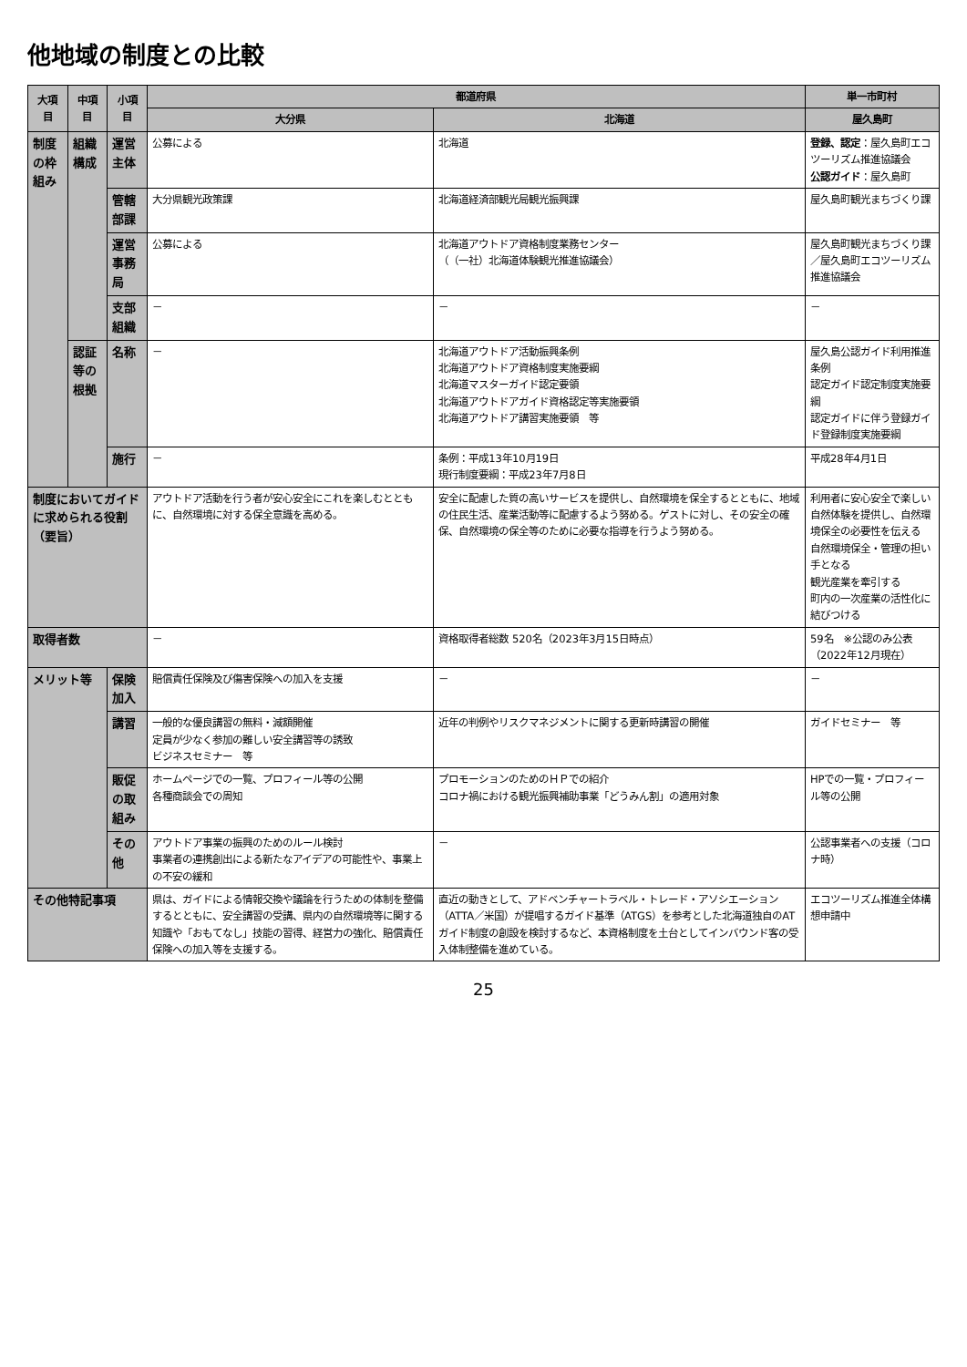他地域の制度との比較
| 大項目 | 中項目 | 小項目 | 都道府県 | | 単一市町村 |
| --- | --- | --- | --- | --- | --- |
| | | | 大分県 | 北海道 | 屋久島町 |
| 制度の枠組み | 組織構成 | 運営主体 | 公募による | 北海道 | 登録、認定 ：屋久島町エコツーリズム推進協議会 公認ガイド ：屋久島町 |
| | | 管轄部課 | 大分県観光政策課 | 北海道経済部観光局観光振興課 | 屋久島町観光まちづくり課 |
| | | 運営事務局 | 公募による | 北海道アウトドア資格制度業務センター （（一社）北海道体験観光推進協議会） | 屋久島町観光まちづくり課／屋久島町エコツーリズム推進協議会 |
| | | 支部組織 | － | － | － |
| | 認証等の根拠 | 名称 | － | 北海道アウトドア活動振興条例 北海道アウトドア資格制度実施要綱 北海道マスターガイド認定要領 北海道アウトドアガイド資格認定等実施要領 北海道アウトドア講習実施要領 等 | 屋久島公認ガイド利用推進条例 認定ガイド認定制度実施要綱 認定ガイドに伴う登録ガイド登録制度実施要綱 |
| | | 施行 | － | 条例：平成13年10月19日 現行制度要綱：平成23年7月8日 | 平成28年4月1日 |
| 制度においてガイドに求められる役割（要旨） | | | アウトドア活動を行う者が安心安全にこれを楽しむとともに、自然環境に対する保全意識を高める。 | 安全に配慮した質の高いサービスを提供し、自然環境を保全するとともに、地域の住民生活、産業活動等に配慮するよう努める。ゲストに対し、その安全の確保、自然環境の保全等のために必要な指導を行うよう努める。 | 利用者に安心安全で楽しい自然体験を提供し、自然環境保全の必要性を伝える 自然環境保全・管理の担い手となる 観光産業を牽引する 町内の一次産業の活性化に結びつける |
| 取得者数 | | | － | 資格取得者総数 520名（2023年3月15日時点） | 59名 ※公認のみ公表（2022年12月現在） |
| メリット等 | | 保険加入 | 賠償責任保険及び傷害保険への加入を支援 | － | － |
| | | 講習 | 一般的な優良講習の無料・減額開催 定員が少なく参加の難しい安全講習等の誘致 ビジネスセミナー 等 | 近年の判例やリスクマネジメントに関する更新時講習の開催 | ガイドセミナー 等 |
| | | 販促の取組み | ホームページでの一覧、プロフィール等の公開 各種商談会での周知 | プロモーションのためのＨＰでの紹介 コロナ禍における観光振興補助事業「どうみん割」の適用対象 | HPでの一覧・プロフィール等の公開 |
| | | その他 | アウトドア事業の振興のためのルール検討 事業者の連携創出による新たなアイデアの可能性や、事業上の不安の緩和 | － | 公認事業者への支援（コロナ時） |
| その他特記事項 | | | 県は、ガイドによる情報交換や議論を行うための体制を整備するとともに、安全講習の受講、県内の自然環境等に関する知識や「おもてなし」技能の習得、経営力の強化、賠償責任保険への加入等を支援する。 | 直近の動きとして、アドベンチャートラベル・トレード・アソシエーション（ATTA／米国）が提唱するガイド基準（ATGS）を参考とした北海道独自のATガイド制度の創設を検討するなど、本資格制度を土台としてインバウンド客の受入体制整備を進めている。 | エコツーリズム推進全体構想申請中 |
25